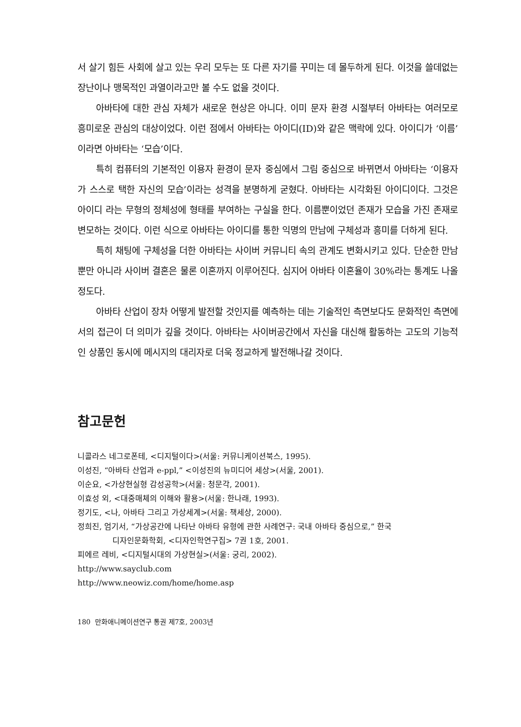서 살기 힘든 사회에 살고 있는 우리 모두는 또 다른 자기를 꾸미는 데 몰두하게 된다. 이것을 쓸데없는 장난이나 맹목적인 과열이라고만 볼 수도 없을 것이다.
아바타에 대한 관심 자체가 새로운 현상은 아니다. 이미 문자 환경 시절부터 아바타는 여러모로 흥미로운 관심의 대상이었다. 이런 점에서 아바타는 아이디(ID)와 같은 맥락에 있다. 아이디가 ‘이름’이라면 아바타는 ‘모습’이다.
특히 컴퓨터의 기본적인 이용자 환경이 문자 중심에서 그림 중심으로 바뀌면서 아바타는 ‘이용자가 스스로 택한 자신의 모습’이라는 성격을 분명하게 굳혔다. 아바타는 시각화된 아이디이다. 그것은 아이디 라는 무형의 정체성에 형태를 부여하는 구실을 한다. 이름뿐이었던 존재가 모습을 가진 존재로 변모하는 것이다. 이런 식으로 아바타는 아이디를 통한 익명의 만남에 구체성과 흥미를 더하게 된다.
특히 채팅에 구체성을 더한 아바타는 사이버 커뮤니티 속의 관계도 변화시키고 있다. 단순한 만남뿐만 아니라 사이버 결혼은 물론 이혼까지 이루어진다. 심지어 아바타 이혼율이 30%라는 통계도 나올 정도다.
아바타 산업이 장차 어떻게 발전할 것인지를 예측하는 데는 기술적인 측면보다도 문화적인 측면에서의 접근이 더 의미가 깊을 것이다. 아바타는 사이버공간에서 자신을 대신해 활동하는 고도의 기능적인 상품인 동시에 메시지의 대리자로 더욱 정교하게 발전해나갈 것이다.
참고문헌
니콜라스 네그로폰테, <디지털이다>(서울: 커뮤니케이션북스, 1995).
이성진, “아바타 산업과 e-ppl,” <이성진의 뉴미디어 세상>(서울, 2001).
이순요, <가상현실형 감성공학>(서울: 청문각, 2001).
이효성 외, <대중매체의 이해와 활용>(서울: 한나래, 1993).
정기도, <나, 아바타 그리고 가상세계>(서울: 책세상, 2000).
정희진, 엄기서, “가상공간에 나타난 아바타 유형에 관한 사례연구: 국내 아바타 중심으로,” 한국
디자인문화학회, <디자인학연구집> 7권 1호, 2001.
피에르 레비, <디지털시대의 가상현실>(서울: 궁리, 2002).
http://www.sayclub.com
http://www.neowiz.com/home/home.asp
180 만화애니메이션연구 통권 제7호, 2003년